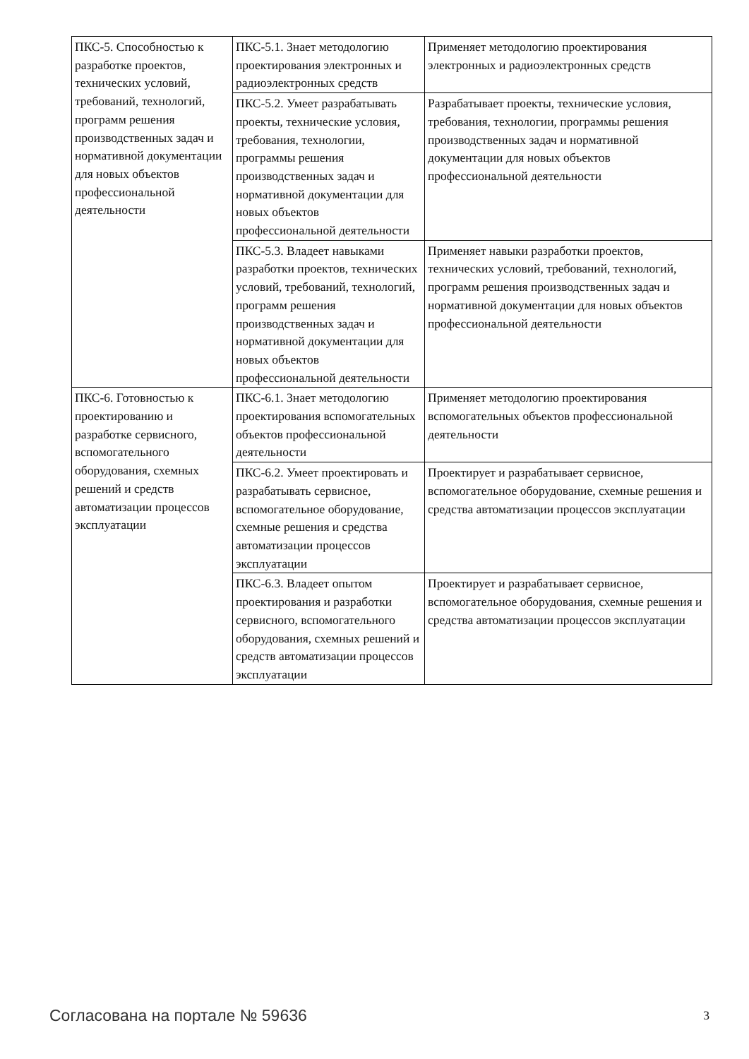| ПКС-5. Способностью к разработке проектов, технических условий, требований, технологий, программ решения производственных задач и нормативной документации для новых объектов профессиональной деятельности | ПКС-5.1. Знает методологию проектирования электронных и радиоэлектронных средств | Применяет методологию проектирования электронных и радиоэлектронных средств |
| | ПКС-5.2. Умеет разрабатывать проекты, технические условия, требования, технологии, программы решения производственных задач и нормативной документации для новых объектов профессиональной деятельности | Разрабатывает проекты, технические условия, требования, технологии, программы решения производственных задач и нормативной документации для новых объектов профессиональной деятельности |
| | ПКС-5.3. Владеет навыками разработки проектов, технических условий, требований, технологий, программ решения производственных задач и нормативной документации для новых объектов профессиональной деятельности | Применяет навыки разработки проектов, технических условий, требований, технологий, программ решения производственных задач и нормативной документации для новых объектов профессиональной деятельности |
| ПКС-6. Готовностью к проектированию и разработке сервисного, вспомогательного оборудования, схемных решений и средств автоматизации процессов эксплуатации | ПКС-6.1. Знает методологию проектирования вспомогательных объектов профессиональной деятельности | Применяет методологию проектирования вспомогательных объектов профессиональной деятельности |
| | ПКС-6.2. Умеет проектировать и разрабатывать сервисное, вспомогательное оборудование, схемные решения и средства автоматизации процессов эксплуатации | Проектирует и разрабатывает сервисное, вспомогательное оборудование, схемные решения и средства автоматизации процессов эксплуатации |
| | ПКС-6.3. Владеет опытом проектирования и разработки сервисного, вспомогательного оборудования, схемных решений и средств автоматизации процессов эксплуатации | Проектирует и разрабатывает сервисное, вспомогательное оборудования, схемные решения и средства автоматизации процессов эксплуатации |
Согласована на портале № 59636 3